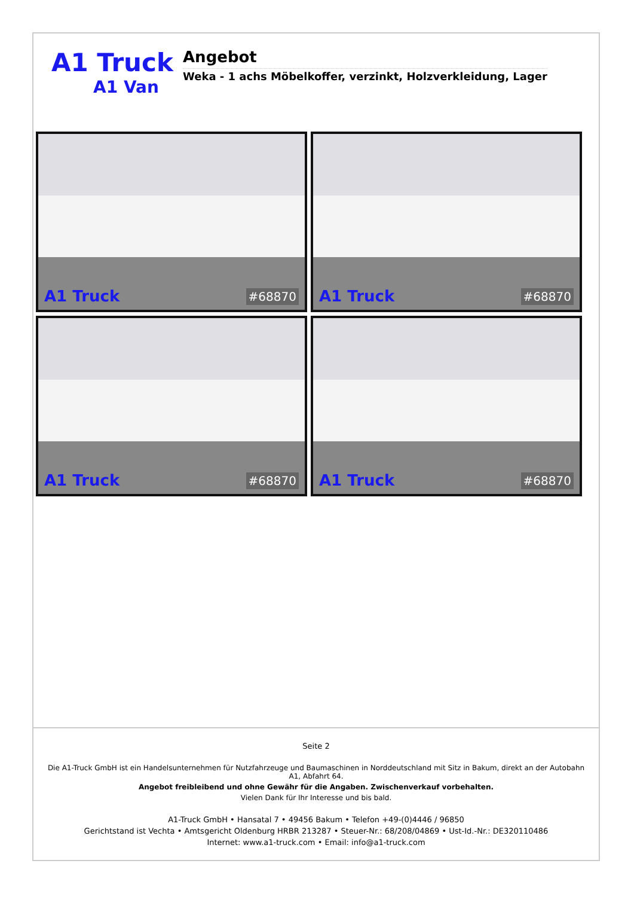A1 Truck
A1 Van
Angebot
Weka - 1 achs Möbelkoffer, verzinkt, Holzverkleidung, Lager
A1 Truck #68870
A1 Truck #68870
A1 Truck #68870
A1 Truck #68870
Seite 2
Die A1-Truck GmbH ist ein Handelsunternehmen für Nutzfahrzeuge und Baumaschinen in Norddeutschland mit Sitz in Bakum, direkt an der Autobahn A1, Abfahrt 64.
Angebot freibleibend und ohne Gewähr für die Angaben. Zwischenverkauf vorbehalten.
Vielen Dank für Ihr Interesse und bis bald.
A1-Truck GmbH • Hansatal 7 • 49456 Bakum • Telefon +49-(0)4446 / 96850
Gerichtstand ist Vechta • Amtsgericht Oldenburg HRBR 213287 • Steuer-Nr.: 68/208/04869 • Ust-Id.-Nr.: DE320110486
Internet: www.a1-truck.com • Email: info@a1-truck.com